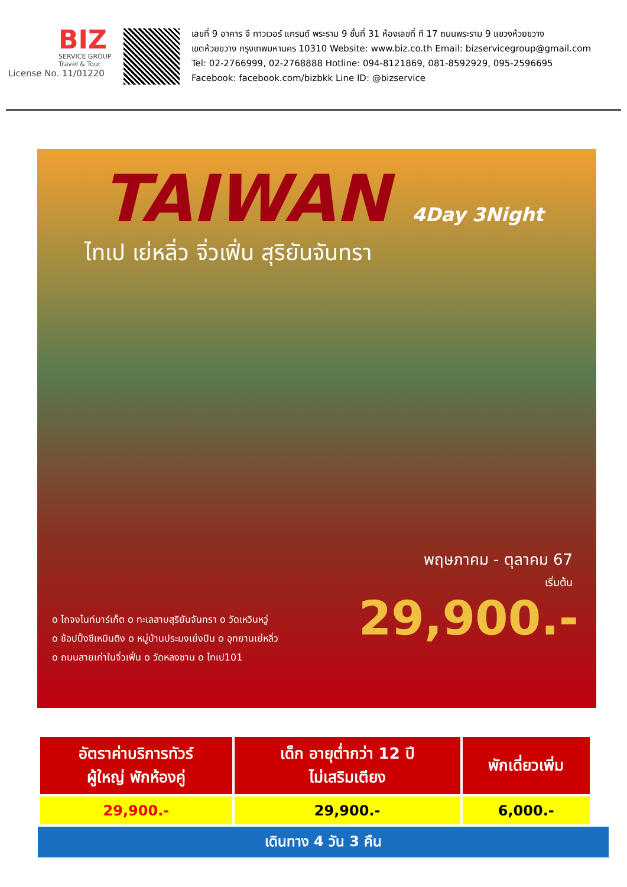BIZ
SERVICE GROUP
Travel & Tour
License No. 11/01220
เลขที่ 9 อาคาร จี ทาวเวอร์ แกรนด์ พระราม 9 ชั้นที่ 31 ห้องเลขที่ ที 17 ถนนพระราม 9 แขวงห้วยขวาง
เขตห้วยขวาง กรุงเทพมหานคร 10310 Website: www.biz.co.th Email: bizservicegroup@gmail.com
Tel: 02-2766999, 02-2768888 Hotline: 094-8121869, 081-8592929, 095-2596695
Facebook: facebook.com/bizbkk Line ID: @bizservice
TAIWAN 4Day 3Night
ไทเป เย่หลิ่ว จิ่วเฟิ่น สุริยันจันทรา
พฤษภาคม - ตุลาคม 67
เริ่มต้น
29,900.-
o ไถจงไนท์มาร์เก็ต o ทะเลสาบสุริยันจันทรา o วัดเหวินหวู่
o ช้อปปิ้งซีเหมินติง o หมู่บ้านประมงเย๋งปิน o อุทยานเย่หลิ่ว
o ถนนสายเก่าในจิ่วเฟิ่น o วัดหลงซาน o ไทเป101
| อัตราค่าบริการทัวร์ ผู้ใหญ่ พักห้องคู่ | เด็ก อายุต่ำกว่า 12 ปี ไม่เสริมเตียง | พักเดี่ยวเพิ่ม |
| --- | --- | --- |
| 29,900.- | 29,900.- | 6,000.- |
เดินทาง 4 วัน 3 คืน